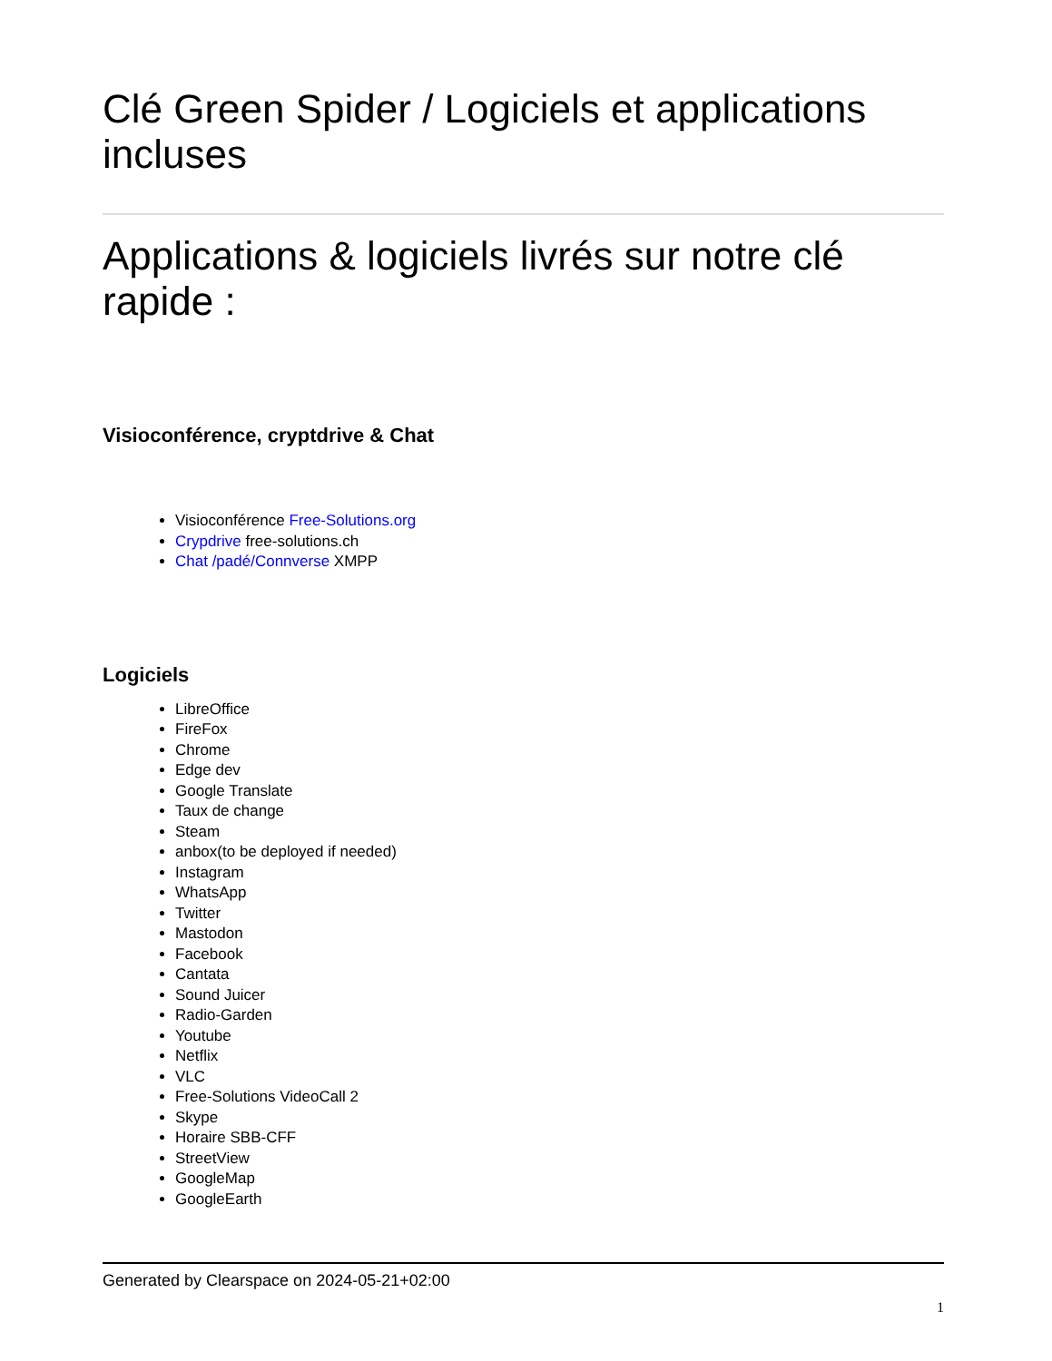Clé Green Spider / Logiciels et applications incluses
Applications & logiciels livrés sur notre clé rapide :
Visioconférence, cryptdrive & Chat
Visioconférence Free-Solutions.org
Crypdrive free-solutions.ch
Chat /padé/Connverse XMPP
Logiciels
LibreOffice
FireFox
Chrome
Edge dev
Google Translate
Taux de change
Steam
anbox(to be deployed if needed)
Instagram
WhatsApp
Twitter
Mastodon
Facebook
Cantata
Sound Juicer
Radio-Garden
Youtube
Netflix
VLC
Free-Solutions VideoCall 2
Skype
Horaire SBB-CFF
StreetView
GoogleMap
GoogleEarth
Generated by Clearspace on 2024-05-21+02:00
1